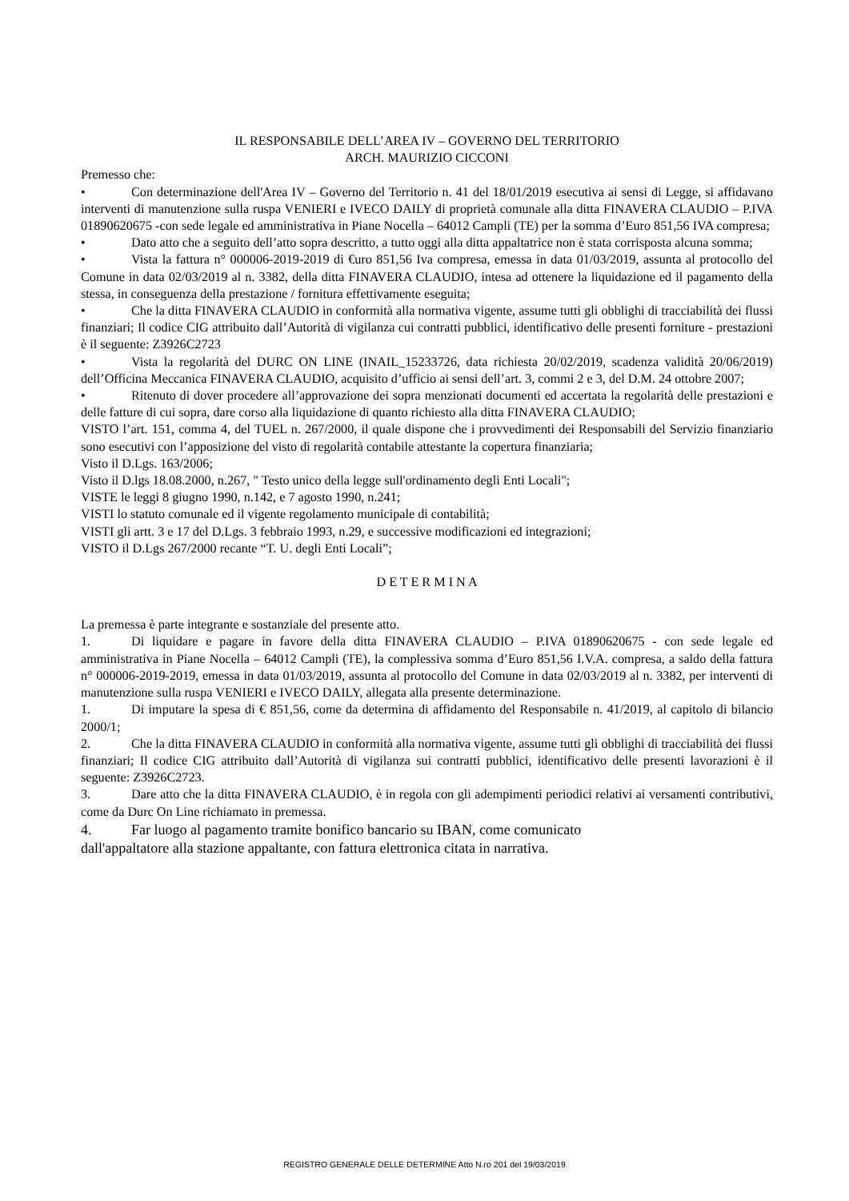IL RESPONSABILE DELL’AREA IV – GOVERNO DEL TERRITORIO
ARCH. MAURIZIO CICCONI
Premesso che:
• Con determinazione dell'Area IV – Governo del Territorio n. 41 del 18/01/2019 esecutiva ai sensi di Legge, si affidavano interventi di manutenzione sulla ruspa VENIERI e IVECO DAILY di proprietà comunale alla ditta FINAVERA CLAUDIO – P.IVA 01890620675 -con sede legale ed amministrativa in Piane Nocella – 64012 Campli (TE) per la somma d’Euro 851,56 IVA compresa;
• Dato atto che a seguito dell’atto sopra descritto, a tutto oggi alla ditta appaltatrice non è stata corrisposta alcuna somma;
• Vista la fattura n° 000006-2019-2019 di €uro 851,56 Iva compresa, emessa in data 01/03/2019, assunta al protocollo del Comune in data 02/03/2019 al n. 3382, della ditta FINAVERA CLAUDIO, intesa ad ottenere la liquidazione ed il pagamento della stessa, in conseguenza della prestazione / fornitura effettivamente eseguita;
• Che la ditta FINAVERA CLAUDIO in conformità alla normativa vigente, assume tutti gli obblighi di tracciabilità dei flussi finanziari; Il codice CIG attribuito dall’Autorità di vigilanza cui contratti pubblici, identificativo delle presenti forniture - prestazioni è il seguente: Z3926C2723
• Vista la regolarità del DURC ON LINE (INAIL_15233726, data richiesta 20/02/2019, scadenza validità 20/06/2019) dell’Officina Meccanica FINAVERA CLAUDIO, acquisito d’ufficio ai sensi dell’art. 3, commi 2 e 3, del D.M. 24 ottobre 2007;
• Ritenuto di dover procedere all’approvazione dei sopra menzionati documenti ed accertata la regolarità delle prestazioni e delle fatture di cui sopra, dare corso alla liquidazione di quanto richiesto alla ditta FINAVERA CLAUDIO;
VISTO l’art. 151, comma 4, del TUEL n. 267/2000, il quale dispone che i provvedimenti dei Responsabili del Servizio finanziario sono esecutivi con l’apposizione del visto di regolarità contabile attestante la copertura finanziaria;
Visto il D.Lgs. 163/2006;
Visto il D.lgs 18.08.2000, n.267, " Testo unico della legge sull'ordinamento degli Enti Locali";
VISTE le leggi 8 giugno 1990, n.142, e 7 agosto 1990, n.241;
VISTI lo statuto comunale ed il vigente regolamento municipale di contabilità;
VISTI gli artt. 3 e 17 del D.Lgs. 3 febbraio 1993, n.29, e successive modificazioni ed integrazioni;
VISTO il D.Lgs 267/2000 recante “T. U. degli Enti Locali”;
D E T E R M I N A
La premessa è parte integrante e sostanziale del presente atto.
1. Di liquidare e pagare in favore della ditta FINAVERA CLAUDIO – P.IVA 01890620675 - con sede legale ed amministrativa in Piane Nocella – 64012 Campli (TE), la complessiva somma d’Euro 851,56 I.V.A. compresa, a saldo della fattura n° 000006-2019-2019, emessa in data 01/03/2019, assunta al protocollo del Comune in data 02/03/2019 al n. 3382, per interventi di manutenzione sulla ruspa VENIERI e IVECO DAILY, allegata alla presente determinazione.
1. Di imputare la spesa di € 851,56, come da determina di affidamento del Responsabile n. 41/2019, al capitolo di bilancio 2000/1;
2. Che la ditta FINAVERA CLAUDIO in conformità alla normativa vigente, assume tutti gli obblighi di tracciabilità dei flussi finanziari; Il codice CIG attribuito dall’Autorità di vigilanza sui contratti pubblici, identificativo delle presenti lavorazioni è il seguente: Z3926C2723.
3. Dare atto che la ditta FINAVERA CLAUDIO, è in regola con gli adempimenti periodici relativi ai versamenti contributivi, come da Durc On Line richiamato in premessa.
4. Far luogo al pagamento tramite bonifico bancario su IBAN, come comunicato
dall'appaltatore alla stazione appaltante, con fattura elettronica citata in narrativa.
REGISTRO GENERALE DELLE DETERMINE Atto N.ro 201 del 19/03/2019